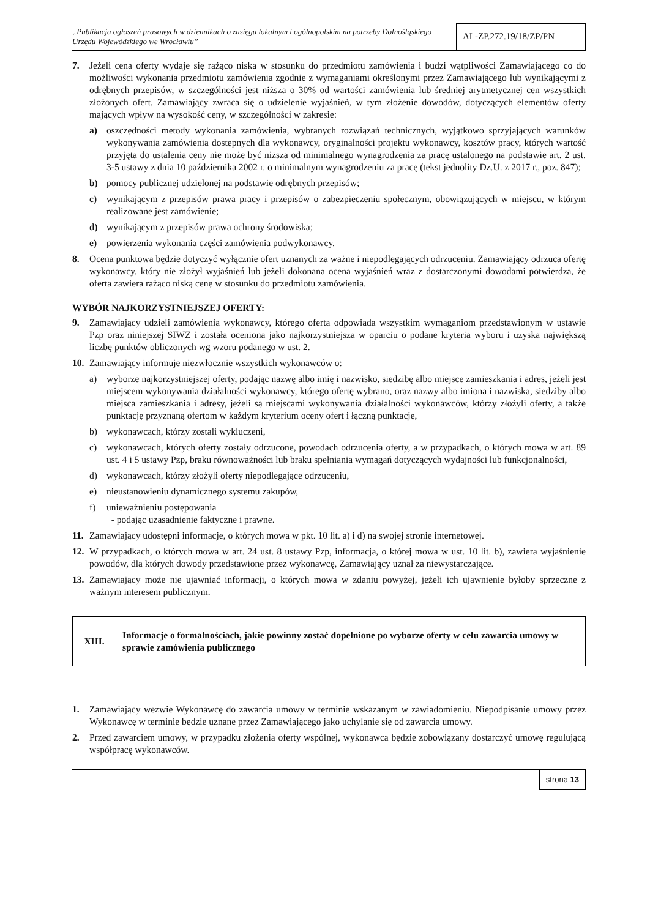„Publikacja ogłoszeń prasowych w dziennikach o zasięgu lokalnym i ogólnopolskim na potrzeby Dolnośląskiego Urzędu Wojewódzkiego we Wrocławiu”
AL-ZP.272.19/18/ZP/PN
7. Jeżeli cena oferty wydaje się rażąco niska w stosunku do przedmiotu zamówienia i budzi wątpliwości Zamawiającego co do możliwości wykonania przedmiotu zamówienia zgodnie z wymaganiami określonymi przez Zamawiającego lub wynikającymi z odrębnych przepisów, w szczególności jest niższa o 30% od wartości zamówienia lub średniej arytmetycznej cen wszystkich złożonych ofert, Zamawiający zwraca się o udzielenie wyjaśnień, w tym złożenie dowodów, dotyczących elementów oferty mających wpływ na wysokość ceny, w szczególności w zakresie:
a) oszczędności metody wykonania zamówienia, wybranych rozwiązań technicznych, wyjątkowo sprzyjających warunków wykonywania zamówienia dostępnych dla wykonawcy, oryginalności projektu wykonawcy, kosztów pracy, których wartość przyjęta do ustalenia ceny nie może być niższa od minimalnego wynagrodzenia za pracę ustalonego na podstawie art. 2 ust. 3-5 ustawy z dnia 10 października 2002 r. o minimalnym wynagrodzeniu za pracę (tekst jednolity Dz.U. z 2017 r., poz. 847);
b) pomocy publicznej udzielonej na podstawie odrębnych przepisów;
c) wynikającym z przepisów prawa pracy i przepisów o zabezpieczeniu społecznym, obowiązujących w miejscu, w którym realizowane jest zamówienie;
d) wynikającym z przepisów prawa ochrony środowiska;
e) powierzenia wykonania części zamówienia podwykonawcy.
8. Ocena punktowa będzie dotyczyć wyłącznie ofert uznanych za ważne i niepodlegających odrzuceniu. Zamawiający odrzuca ofertę wykonawcy, który nie złożył wyjaśnień lub jeżeli dokonana ocena wyjaśnień wraz z dostarczonymi dowodami potwierdza, że oferta zawiera rażąco niską cenę w stosunku do przedmiotu zamówienia.
WYBÓR NAJKORZYSTNIEJSZEJ OFERTY:
9. Zamawiający udzieli zamówienia wykonawcy, którego oferta odpowiada wszystkim wymaganiom przedstawionym w ustawie Pzp oraz niniejszej SIWZ i została oceniona jako najkorzystniejsza w oparciu o podane kryteria wyboru i uzyska największą liczbę punktów obliczonych wg wzoru podanego w ust. 2.
10. Zamawiający informuje niezwłocznie wszystkich wykonawców o:
a) wyborze najkorzystniejszej oferty, podając nazwę albo imię i nazwisko, siedzibę albo miejsce zamieszkania i adres, jeżeli jest miejscem wykonywania działalności wykonawcy, którego ofertę wybrano, oraz nazwy albo imiona i nazwiska, siedziby albo miejsca zamieszkania i adresy, jeżeli są miejscami wykonywania działalności wykonawców, którzy złożyli oferty, a także punktację przyznaną ofertom w każdym kryterium oceny ofert i łączną punktację,
b) wykonawcach, którzy zostali wykluczeni,
c) wykonawcach, których oferty zostały odrzucone, powodach odrzucenia oferty, a w przypadkach, o których mowa w art. 89 ust. 4 i 5 ustawy Pzp, braku równoważności lub braku spełniania wymagań dotyczących wydajności lub funkcjonalności,
d) wykonawcach, którzy złożyli oferty niepodlegające odrzuceniu,
e) nieustanowieniu dynamicznego systemu zakupów,
f) unieważnieniu postępowania
- podając uzasadnienie faktyczne i prawne.
11. Zamawiający udostępni informacje, o których mowa w pkt. 10 lit. a) i d) na swojej stronie internetowej.
12. W przypadkach, o których mowa w art. 24 ust. 8 ustawy Pzp, informacja, o której mowa w ust. 10 lit. b), zawiera wyjaśnienie powodów, dla których dowody przedstawione przez wykonawcę, Zamawiający uznał za niewystarczające.
13. Zamawiający może nie ujawniać informacji, o których mowa w zdaniu powyżej, jeżeli ich ujawnienie byłoby sprzeczne z ważnym interesem publicznym.
| XIII. | Informacje o formalnościach, jakie powinny zostać dopełnione po wyborze oferty w celu zawarcia umowy w sprawie zamówienia publicznego |
1. Zamawiający wezwie Wykonawcę do zawarcia umowy w terminie wskazanym w zawiadomieniu. Niepodpisanie umowy przez Wykonawcę w terminie będzie uznane przez Zamawiającego jako uchylanie się od zawarcia umowy.
2. Przed zawarciem umowy, w przypadku złożenia oferty wspólnej, wykonawca będzie zobowiązany dostarczyć umowę regulującą współpracę wykonawców.
strona 13